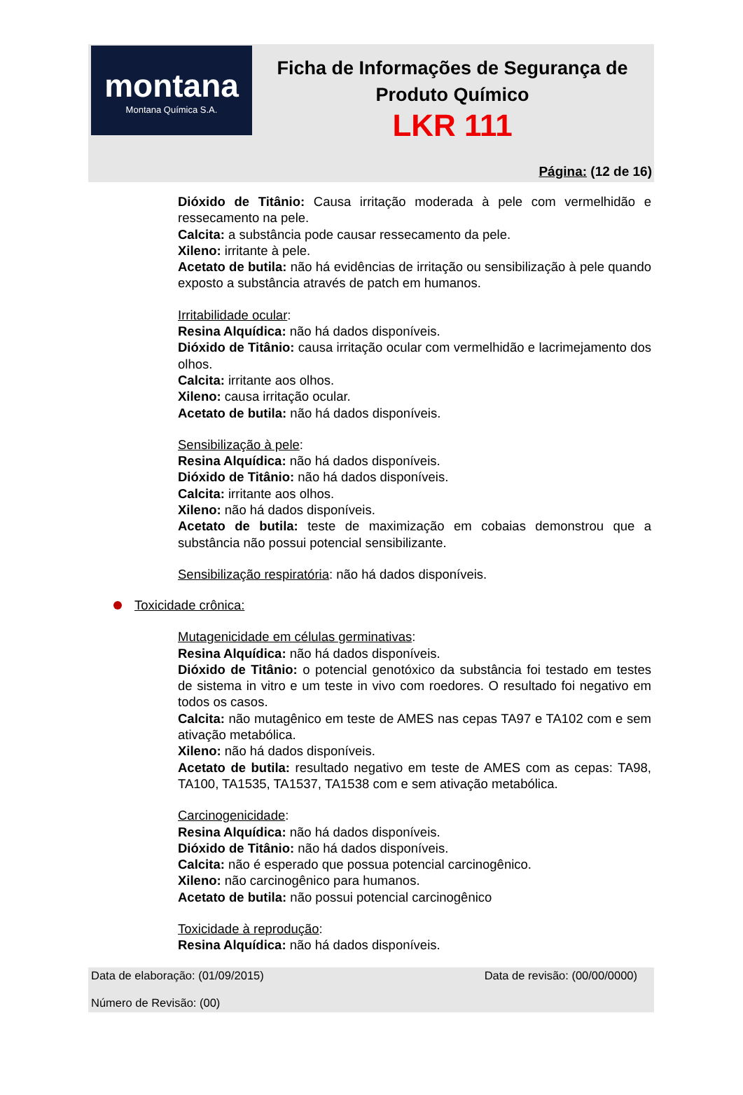montana
Montana Química S.A.
Ficha de Informações de Segurança de Produto Químico
LKR 111
Página: (12 de 16)
Dióxido de Titânio: Causa irritação moderada à pele com vermelhidão e ressecamento na pele.
Calcita: a substância pode causar ressecamento da pele.
Xileno: irritante à pele.
Acetato de butila: não há evidências de irritação ou sensibilização à pele quando exposto a substância através de patch em humanos.
Irritabilidade ocular:
Resina Alquídica: não há dados disponíveis.
Dióxido de Titânio: causa irritação ocular com vermelhidão e lacrimejamento dos olhos.
Calcita: irritante aos olhos.
Xileno: causa irritação ocular.
Acetato de butila: não há dados disponíveis.
Sensibilização à pele:
Resina Alquídica: não há dados disponíveis.
Dióxido de Titânio: não há dados disponíveis.
Calcita: irritante aos olhos.
Xileno: não há dados disponíveis.
Acetato de butila: teste de maximização em cobaias demonstrou que a substância não possui potencial sensibilizante.
Sensibilização respiratória: não há dados disponíveis.
Toxicidade crônica:
Mutagenicidade em células germinativas:
Resina Alquídica: não há dados disponíveis.
Dióxido de Titânio: o potencial genotóxico da substância foi testado em testes de sistema in vitro e um teste in vivo com roedores. O resultado foi negativo em todos os casos.
Calcita: não mutagênico em teste de AMES nas cepas TA97 e TA102 com e sem ativação metabólica.
Xileno: não há dados disponíveis.
Acetato de butila: resultado negativo em teste de AMES com as cepas: TA98, TA100, TA1535, TA1537, TA1538 com e sem ativação metabólica.
Carcinogenicidade:
Resina Alquídica: não há dados disponíveis.
Dióxido de Titânio: não há dados disponíveis.
Calcita: não é esperado que possua potencial carcinogênico.
Xileno: não carcinogênico para humanos.
Acetato de butila: não possui potencial carcinogênico
Toxicidade à reprodução:
Resina Alquídica: não há dados disponíveis.
Data de elaboração: (01/09/2015) Data de revisão: (00/00/0000)
Número de Revisão: (00)